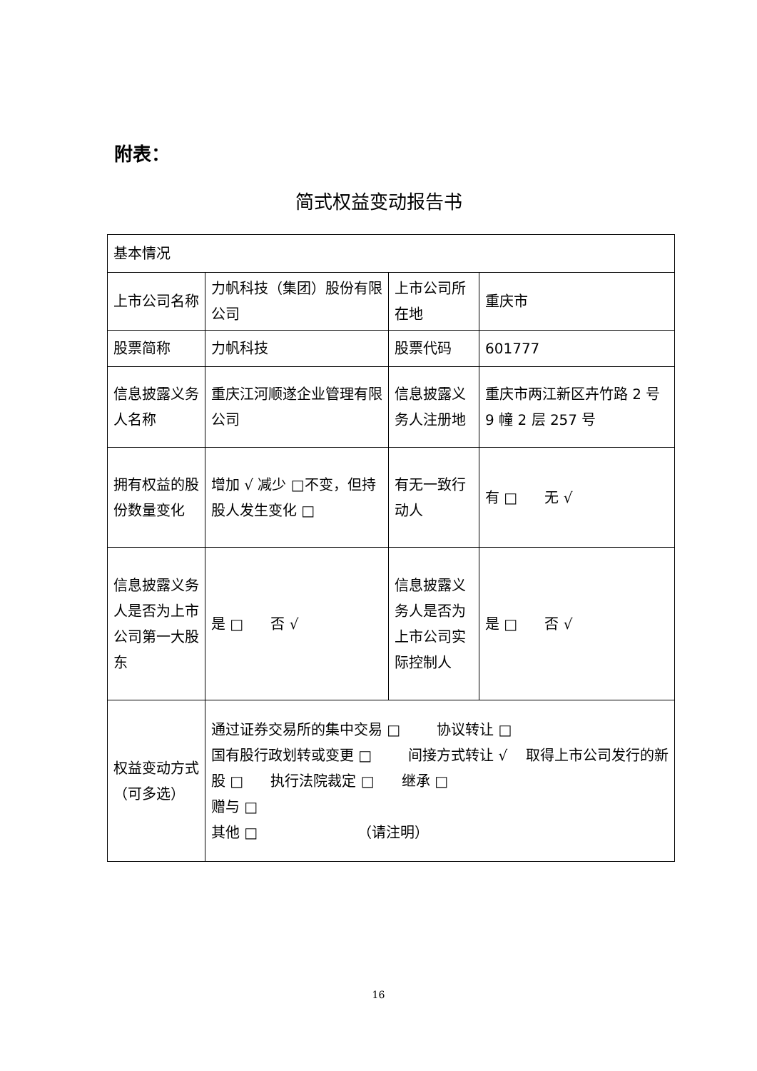附表：
简式权益变动报告书
| 基本情况 | | | |
| 上市公司名称 | 力帆科技（集团）股份有限公司 | 上市公司所在地 | 重庆市 |
| 股票简称 | 力帆科技 | 股票代码 | 601777 |
| 信息披露义务人名称 | 重庆江河顺遂企业管理有限公司 | 信息披露义务人注册地 | 重庆市两江新区卉竹路 2 号 9 幢 2 层 257 号 |
| 拥有权益的股份数量变化 | 增加 √ 减少 □不变，但持股人发生变化 □ | 有无一致行动人 | 有 □ 无 √ |
| 信息披露义务人是否为上市公司第一大股东 | 是 □ 否 √ | 信息披露义务人是否为上市公司实际控制人 | 是 □ 否 √ |
| 权益变动方式（可多选） | 通过证券交易所的集中交易 □ 协议转让 □ 国有股行政划转或变更 □ 间接方式转让 √ 取得上市公司发行的新股 □ 执行法院裁定 □ 继承 □ 赠与 □ 其他 □ （请注明） | | |
16